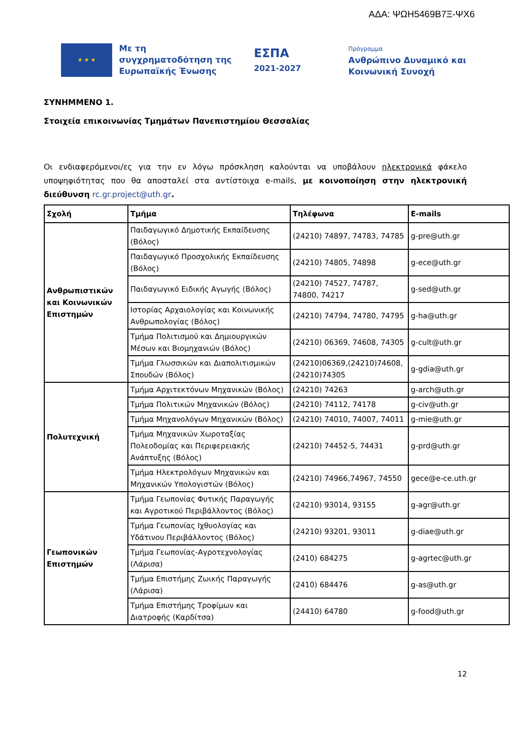ΑΔΑ: ΨΩΗ5469Β7Ξ-ΨΧ6
★ ★ ★
Με τη συγχρηματοδότηση της Ευρωπαϊκής Ένωσης
ΕΣΠΑ
2021-2027
Πρόγραμμα
Ανθρώπινο Δυναμικό και
Κοινωνική Συνοχή
ΣΥΝΗΜΜΕΝΟ 1.
Στοιχεία επικοινωνίας Τμημάτων Πανεπιστημίου Θεσσαλίας
Οι ενδιαφερόμενοι/ες για την εν λόγω πρόσκληση καλούνται να υποβάλουν ηλεκτρονικά φάκελο υποψηφιότητας που θα αποσταλεί στα αντίστοιχα e-mails, με κοινοποίηση στην ηλεκτρονική διεύθυνση rc.gr.project@uth.gr.
| Σχολή | Τμήμα | Τηλέφωνα | E-mails |
| --- | --- | --- | --- |
| Ανθρωπιστικών και Κοινωνικών Επιστημών | Παιδαγωγικό Δημοτικής Εκπαίδευσης (Βόλος) | (24210) 74897, 74783, 74785 | g-pre@uth.gr |
| | Παιδαγωγικό Προσχολικής Εκπαίδευσης (Βόλος) | (24210) 74805, 74898 | g-ece@uth.gr |
| | Παιδαγωγικό Ειδικής Αγωγής (Βόλος) | (24210) 74527, 74787, 74800, 74217 | g-sed@uth.gr |
| | Ιστορίας Αρχαιολογίας και Κοινωνικής Ανθρωπολογίας (Βόλος) | (24210) 74794, 74780, 74795 | g-ha@uth.gr |
| | Τμήμα Πολιτισμού και Δημιουργικών Μέσων και Βιομηχανιών (Βόλος) | (24210) 06369, 74608, 74305 | g-cult@uth.gr |
| | Τμήμα Γλωσσικών και Διαπολιτισμικών Σπουδών (Βόλος) | (24210)06369,(24210)74608, (24210)74305 | g-gdia@uth.gr |
| Πολυτεχνική | Τμήμα Αρχιτεκτόνων Μηχανικών (Βόλος) | (24210) 74263 | g-arch@uth.gr |
| | Τμήμα Πολιτικών Μηχανικών (Βόλος) | (24210) 74112, 74178 | g-civ@uth.gr |
| | Τμήμα Μηχανολόγων Μηχανικών (Βόλος) | (24210) 74010, 74007, 74011 | g-mie@uth.gr |
| | Τμήμα Μηχανικών Χωροταξίας Πολεοδομίας και Περιφερειακής Ανάπτυξης (Βόλος) | (24210) 74452-5, 74431 | g-prd@uth.gr |
| | Τμήμα Ηλεκτρολόγων Μηχανικών και Μηχανικών Υπολογιστών (Βόλος) | (24210) 74966,74967, 74550 | gece@e-ce.uth.gr |
| Γεωπονικών Επιστημών | Τμήμα Γεωπονίας Φυτικής Παραγωγής και Αγροτικού Περιβάλλοντος (Βόλος) | (24210) 93014, 93155 | g-agr@uth.gr |
| | Τμήμα Γεωπονίας Ιχθυολογίας και Υδάτινου Περιβάλλοντος (Βόλος) | (24210) 93201, 93011 | g-diae@uth.gr |
| | Τμήμα Γεωπονίας-Αγροτεχνολογίας (Λάρισα) | (2410) 684275 | g-agrtec@uth.gr |
| | Τμήμα Επιστήμης Ζωικής Παραγωγής (Λάρισα) | (2410) 684476 | g-as@uth.gr |
| | Τμήμα Επιστήμης Τροφίμων και Διατροφής (Καρδίτσα) | (24410) 64780 | g-food@uth.gr |
12